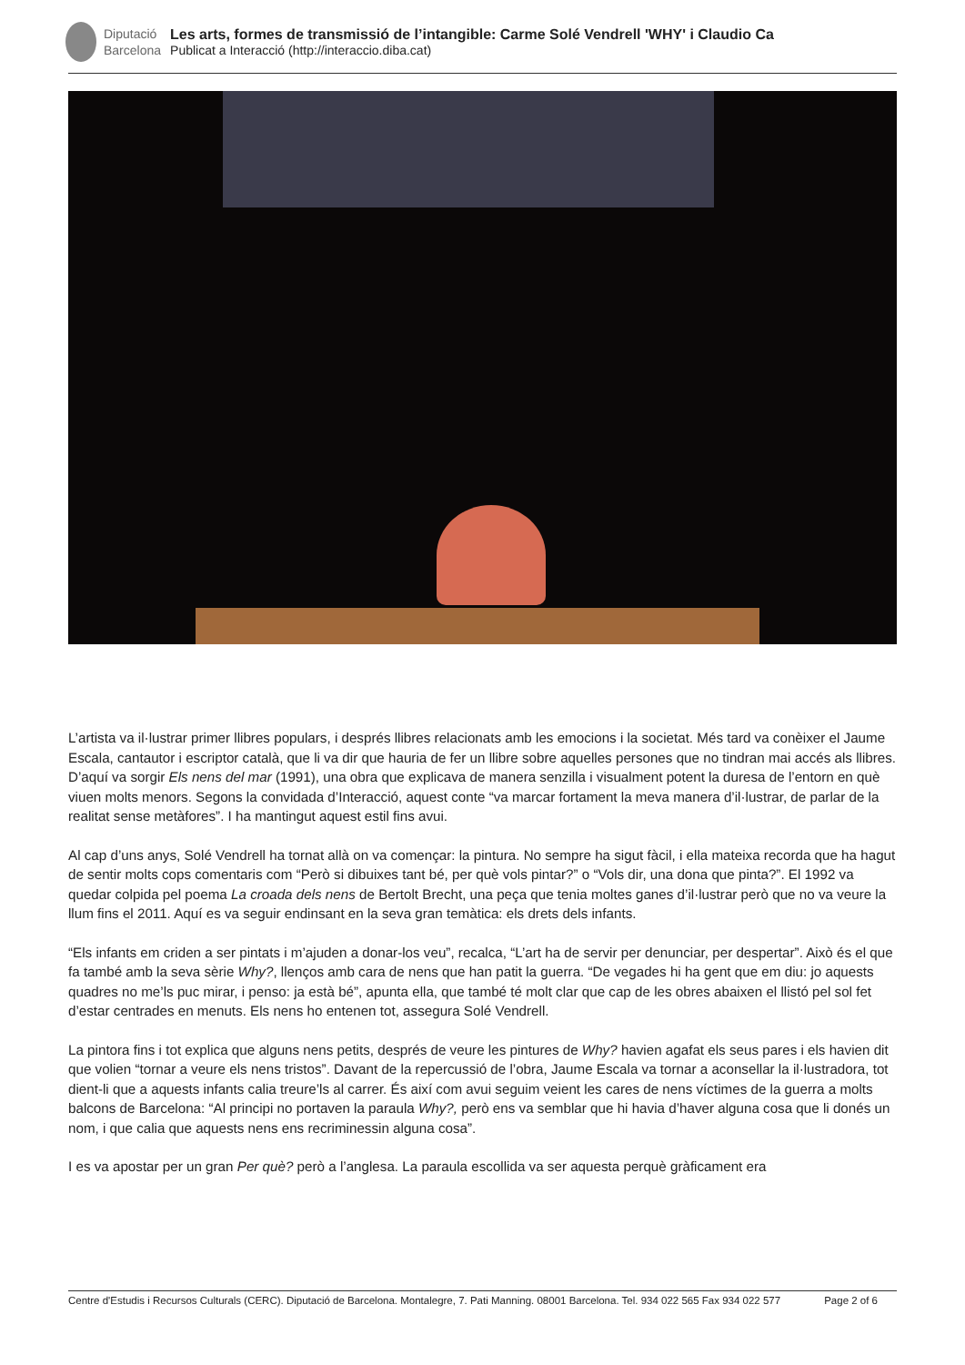Diputació
Barcelona
Les arts, formes de transmissió de l’intangible: Carme Solé Vendrell 'WHY' i Claudio Ca
Publicat a Interacció (http://interaccio.diba.cat)
L’artista va il·lustrar primer llibres populars, i després llibres relacionats amb les emocions i la societat. Més tard va conèixer el Jaume Escala, cantautor i escriptor català, que li va dir que hauria de fer un llibre sobre aquelles persones que no tindran mai accés als llibres. D’aquí va sorgir Els nens del mar (1991), una obra que explicava de manera senzilla i visualment potent la duresa de l’entorn en què viuen molts menors. Segons la convidada d’Interacció, aquest conte “va marcar fortament la meva manera d’il·lustrar, de parlar de la realitat sense metàfores”. I ha mantingut aquest estil fins avui.
Al cap d’uns anys, Solé Vendrell ha tornat allà on va començar: la pintura. No sempre ha sigut fàcil, i ella mateixa recorda que ha hagut de sentir molts cops comentaris com “Però si dibuixes tant bé, per què vols pintar?” o “Vols dir, una dona que pinta?”. El 1992 va quedar colpida pel poema La croada dels nens de Bertolt Brecht, una peça que tenia moltes ganes d’il·lustrar però que no va veure la llum fins el 2011. Aquí es va seguir endinsant en la seva gran temàtica: els drets dels infants.
“Els infants em criden a ser pintats i m’ajuden a donar-los veu”, recalca, “L’art ha de servir per denunciar, per despertar”. Això és el que fa també amb la seva sèrie Why?, llenços amb cara de nens que han patit la guerra. “De vegades hi ha gent que em diu: jo aquests quadres no me’ls puc mirar, i penso: ja està bé”, apunta ella, que també té molt clar que cap de les obres abaixen el llistó pel sol fet d’estar centrades en menuts. Els nens ho entenen tot, assegura Solé Vendrell.
La pintora fins i tot explica que alguns nens petits, després de veure les pintures de Why? havien agafat els seus pares i els havien dit que volien “tornar a veure els nens tristos”. Davant de la repercussió de l’obra, Jaume Escala va tornar a aconsellar la il·lustradora, tot dient-li que a aquests infants calia treure’ls al carrer. És així com avui seguim veient les cares de nens víctimes de la guerra a molts balcons de Barcelona: “Al principi no portaven la paraula Why?, però ens va semblar que hi havia d’haver alguna cosa que li donés un nom, i que calia que aquests nens ens recriminessin alguna cosa”.
I es va apostar per un gran Per què? però a l’anglesa. La paraula escollida va ser aquesta perquè gràficament era
Centre d'Estudis i Recursos Culturals (CERC). Diputació de Barcelona. Montalegre, 7. Pati Manning. 08001 Barcelona. Tel. 934 022 565 Fax 934 022 577 Page 2 of 6